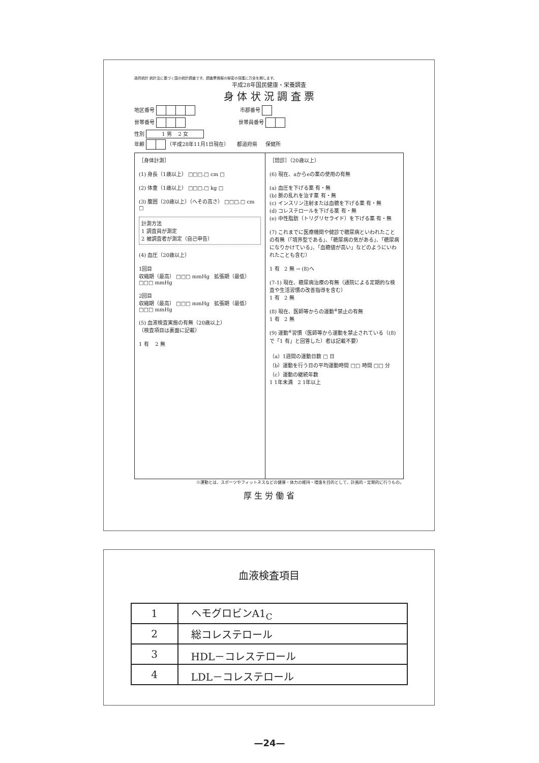政府統計 統計法に基づく国の統計調査です。調査票情報の秘密の保護に万全を期します。
平成28年国民健康・栄養調査
身 体 状 況 調 査 票
地区番号 市郡番号
世帯番号 世帯員番号
性別 1 男 2 女
年齢 （平成28年11月1日現在） 都道府県 保健所
［身体計測］
(1) 身長（1歳以上） □□□.□ cm □
(2) 体重（1歳以上） □□□.□ kg □
(3) 腹囲（20歳以上）（へその高さ） □□□.□ cm □
計測方法
1 調査員が測定
2 被調査者が測定（自己申告）
(4) 血圧（20歳以上）
1回目
収縮期（最高） □□□ mmHg 拡張期（最低） □□□ mmHg
2回目
収縮期（最高） □□□ mmHg 拡張期（最低） □□□ mmHg
(5) 血液検査実施の有無（20歳以上）
（検査項目は裏面に記載）
1 有 2 無
［問診］（20歳以上）
(6) 現在、aからeの薬の使用の有無
(a) 血圧を下げる薬 有・無
(b) 脈の乱れを治す薬 有・無
(c) インスリン注射または血糖を下げる薬 有・無
(d) コレステロールを下げる薬 有・無
(e) 中性脂肪（トリグリセライド）を下げる薬 有・無
(7) これまでに医療機関や健診で糖尿病といわれたことの有無（「境界型である」、「糖尿病の気がある」、「糖尿病になりかけている」、「血糖値が高い」などのようにいわれたことも含む）
1 有 2 無 → (8)へ
(7-1) 現在、糖尿病治療の有無（通院による定期的な検査や生活習慣の改善指導を含む）
1 有 2 無
(8) 現在、医師等からの運動<sup>※</sup>禁止の有無
1 有 2 無
(9) 運動<sup>※</sup>習慣（医師等から運動を禁止されている（(8)で「1 有」と回答した）者は記載不要）
（a）1週間の運動日数 □ 日
（b）運動を行う日の平均運動時間 □□ 時間 □□ 分
（c）運動の継続年数
1 1年未満 2 1年以上
※運動とは、スポーツやフィットネスなどの健康・体力の維持・増進を目的として、計画的・定期的に行うもの。
厚 生 労 働 省
血液検査項目
| 1 | ヘモグロビンA1<sub>C</sub> |
| 2 | 総コレステロール |
| 3 | HDL－コレステロール |
| 4 | LDL－コレステロール |
—24—